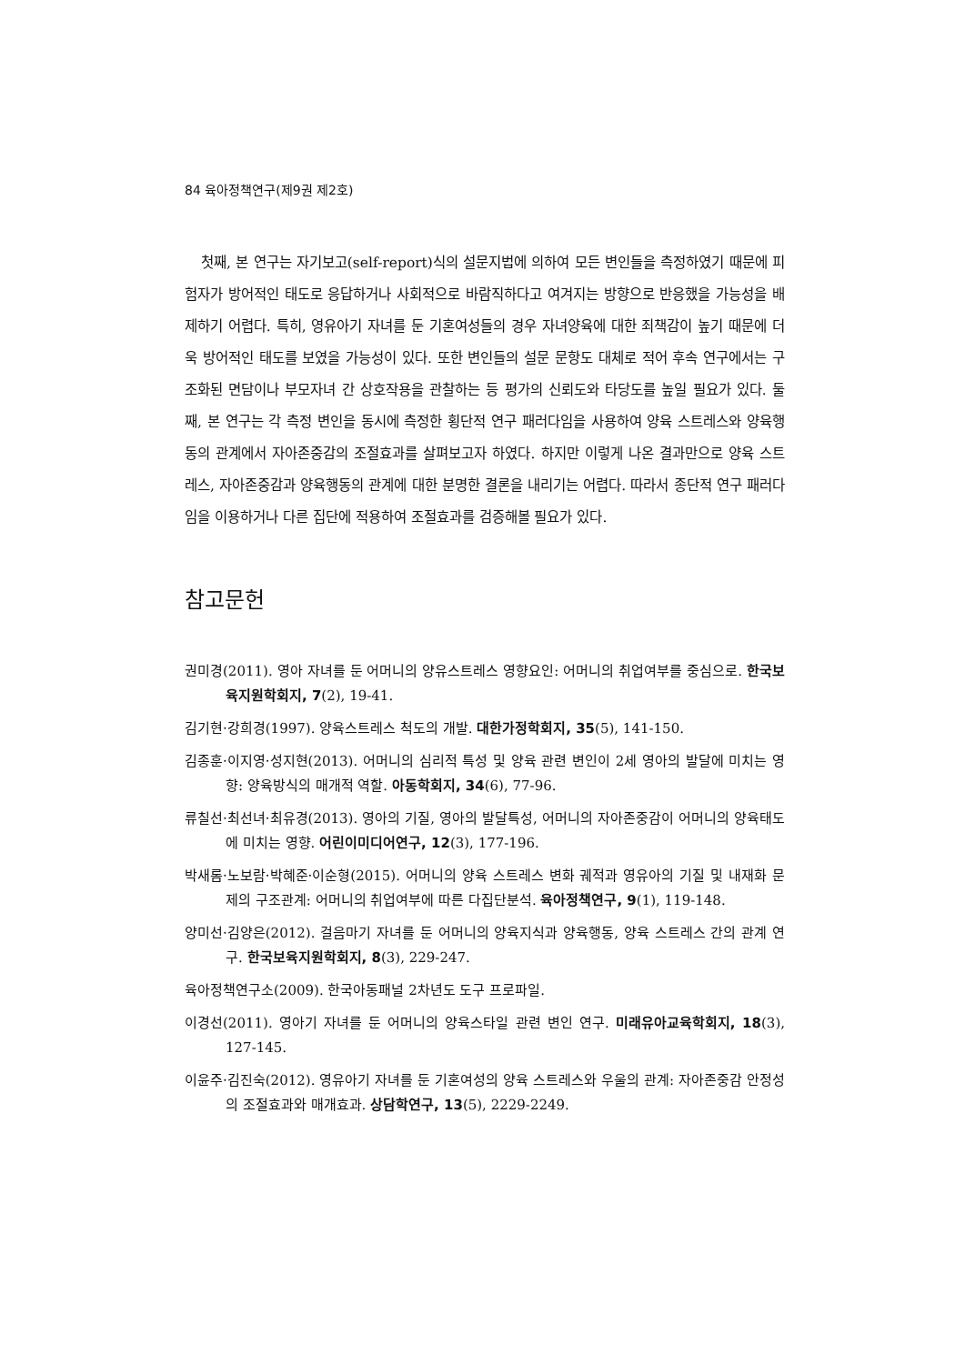84 육아정책연구(제9권 제2호)
첫째, 본 연구는 자기보고(self-report)식의 설문지법에 의하여 모든 변인들을 측정하였기 때문에 피험자가 방어적인 태도로 응답하거나 사회적으로 바람직하다고 여겨지는 방향으로 반응했을 가능성을 배제하기 어렵다. 특히, 영유아기 자녀를 둔 기혼여성들의 경우 자녀양육에 대한 죄책감이 높기 때문에 더욱 방어적인 태도를 보였을 가능성이 있다. 또한 변인들의 설문 문항도 대체로 적어 후속 연구에서는 구조화된 면담이나 부모자녀 간 상호작용을 관찰하는 등 평가의 신뢰도와 타당도를 높일 필요가 있다. 둘째, 본 연구는 각 측정 변인을 동시에 측정한 횡단적 연구 패러다임을 사용하여 양육 스트레스와 양육행동의 관계에서 자아존중감의 조절효과를 살펴보고자 하였다. 하지만 이렇게 나온 결과만으로 양육 스트레스, 자아존중감과 양육행동의 관계에 대한 분명한 결론을 내리기는 어렵다. 따라서 종단적 연구 패러다임을 이용하거나 다른 집단에 적용하여 조절효과를 검증해볼 필요가 있다.
참고문헌
권미경(2011). 영아 자녀를 둔 어머니의 양유스트레스 영향요인: 어머니의 취업여부를 중심으로. 한국보육지원학회지, 7(2), 19-41.
김기현·강희경(1997). 양육스트레스 척도의 개발. 대한가정학회지, 35(5), 141-150.
김종훈·이지영·성지현(2013). 어머니의 심리적 특성 및 양육 관련 변인이 2세 영아의 발달에 미치는 영향: 양육방식의 매개적 역할. 아동학회지, 34(6), 77-96.
류칠선·최선녀·최유경(2013). 영아의 기질, 영아의 발달특성, 어머니의 자아존중감이 어머니의 양육태도에 미치는 영향. 어린이미디어연구, 12(3), 177-196.
박새롬·노보람·박혜준·이순형(2015). 어머니의 양육 스트레스 변화 궤적과 영유아의 기질 및 내재화 문제의 구조관계: 어머니의 취업여부에 따른 다집단분석. 육아정책연구, 9(1), 119-148.
양미선·김양은(2012). 걸음마기 자녀를 둔 어머니의 양육지식과 양육행동, 양육 스트레스 간의 관계 연구. 한국보육지원학회지, 8(3), 229-247.
육아정책연구소(2009). 한국아동패널 2차년도 도구 프로파일.
이경선(2011). 영아기 자녀를 둔 어머니의 양육스타일 관련 변인 연구. 미래유아교육학회지, 18(3), 127-145.
이윤주·김진숙(2012). 영유아기 자녀를 둔 기혼여성의 양육 스트레스와 우울의 관계: 자아존중감 안정성의 조절효과와 매개효과. 상담학연구, 13(5), 2229-2249.